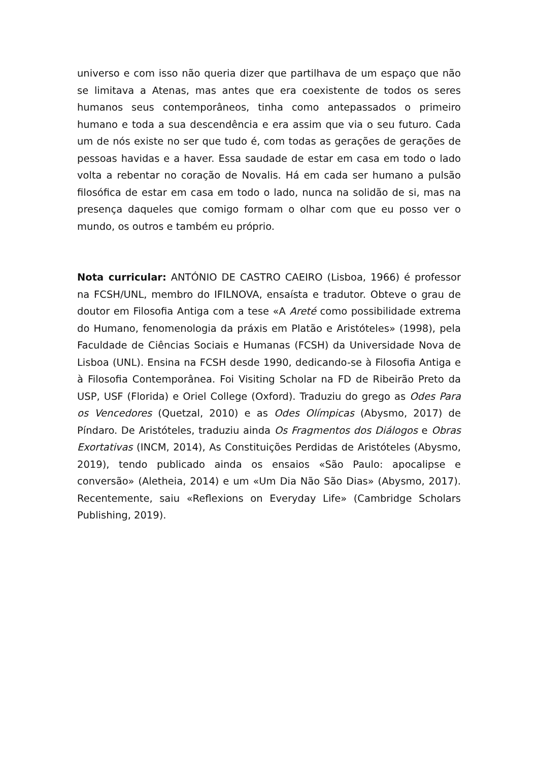universo e com isso não queria dizer que partilhava de um espaço que não se limitava a Atenas, mas antes que era coexistente de todos os seres humanos seus contemporâneos, tinha como antepassados o primeiro humano e toda a sua descendência e era assim que via o seu futuro. Cada um de nós existe no ser que tudo é, com todas as gerações de gerações de pessoas havidas e a haver. Essa saudade de estar em casa em todo o lado volta a rebentar no coração de Novalis. Há em cada ser humano a pulsão filosófica de estar em casa em todo o lado, nunca na solidão de si, mas na presença daqueles que comigo formam o olhar com que eu posso ver o mundo, os outros e também eu próprio.
Nota curricular: ANTÓNIO DE CASTRO CAEIRO (Lisboa, 1966) é professor na FCSH/UNL, membro do IFILNOVA, ensaísta e tradutor. Obteve o grau de doutor em Filosofia Antiga com a tese «A Areté como possibilidade extrema do Humano, fenomenologia da práxis em Platão e Aristóteles» (1998), pela Faculdade de Ciências Sociais e Humanas (FCSH) da Universidade Nova de Lisboa (UNL). Ensina na FCSH desde 1990, dedicando-se à Filosofia Antiga e à Filosofia Contemporânea. Foi Visiting Scholar na FD de Ribeirão Preto da USP, USF (Florida) e Oriel College (Oxford). Traduziu do grego as Odes Para os Vencedores (Quetzal, 2010) e as Odes Olímpicas (Abysmo, 2017) de Píndaro. De Aristóteles, traduziu ainda Os Fragmentos dos Diálogos e Obras Exortativas (INCM, 2014), As Constituições Perdidas de Aristóteles (Abysmo, 2019), tendo publicado ainda os ensaios «São Paulo: apocalipse e conversão» (Aletheia, 2014) e um «Um Dia Não São Dias» (Abysmo, 2017). Recentemente, saiu «Reflexions on Everyday Life» (Cambridge Scholars Publishing, 2019).